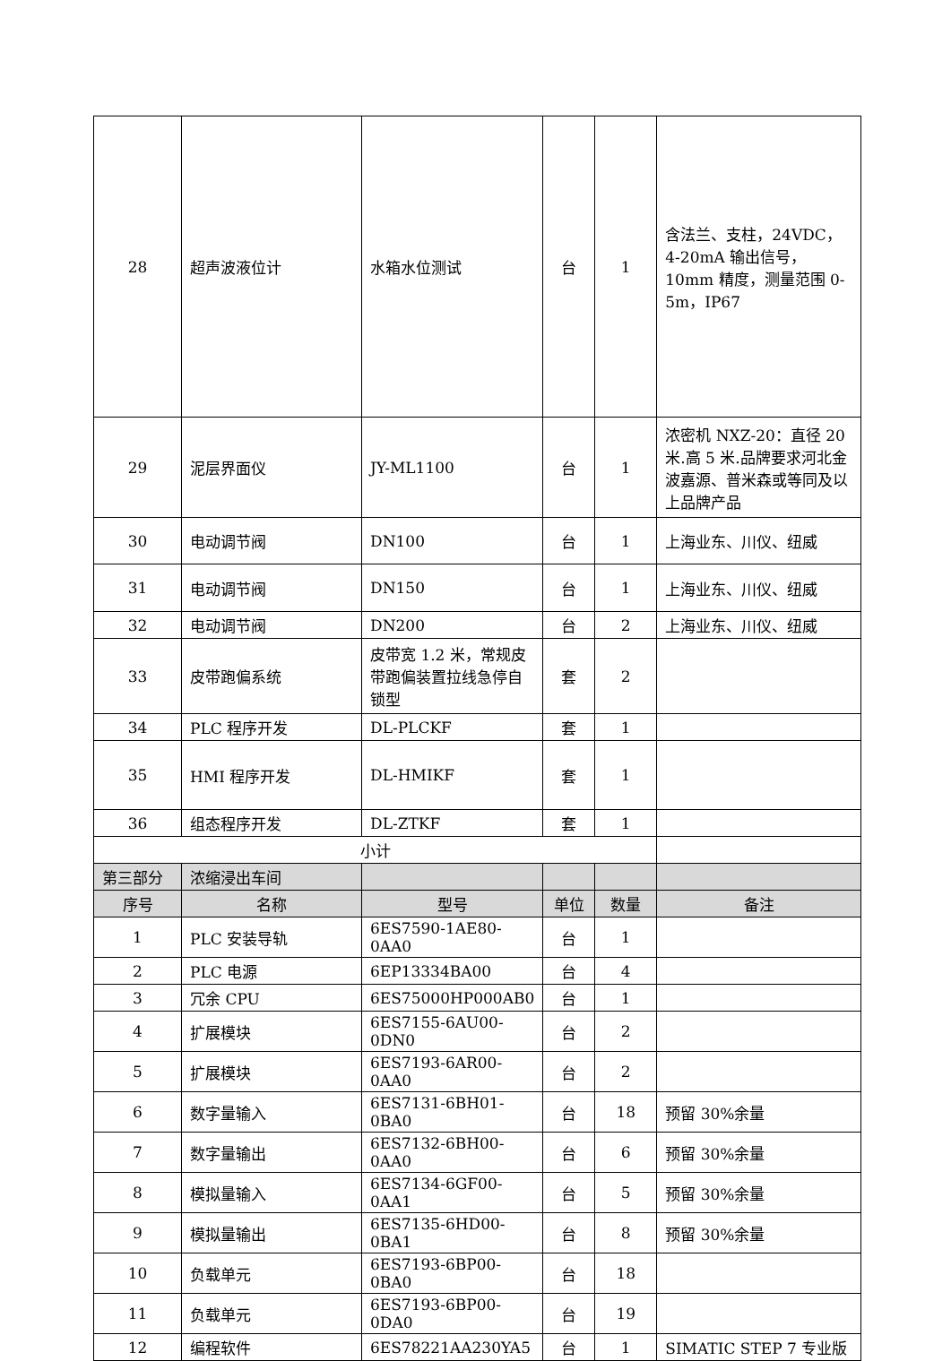| 28 | 超声波液位计 | 水箱水位测试 | 台 | 1 | 含法兰、支柱，24VDC，4-20mA 输出信号，10mm 精度，测量范围 0-5m，IP67 |
| 29 | 泥层界面仪 | JY-ML1100 | 台 | 1 | 浓密机 NXZ-20：直径 20 米.高 5 米.品牌要求河北金波嘉源、普米森或等同及以上品牌产品 |
| 30 | 电动调节阀 | DN100 | 台 | 1 | 上海业东、川仪、纽威 |
| 31 | 电动调节阀 | DN150 | 台 | 1 | 上海业东、川仪、纽威 |
| 32 | 电动调节阀 | DN200 | 台 | 2 | 上海业东、川仪、纽威 |
| 33 | 皮带跑偏系统 | 皮带宽 1.2 米，常规皮带跑偏装置拉线急停自锁型 | 套 | 2 | |
| 34 | PLC 程序开发 | DL-PLCKF | 套 | 1 | |
| 35 | HMI 程序开发 | DL-HMIKF | 套 | 1 | |
| 36 | 组态程序开发 | DL-ZTKF | 套 | 1 | |
| 小计 | | | | | |
| 第三部分 | 浓缩浸出车间 | | | | |
| 序号 | 名称 | 型号 | 单位 | 数量 | 备注 |
| 1 | PLC 安装导轨 | 6ES7590-1AE80-0AA0 | 台 | 1 | |
| 2 | PLC 电源 | 6EP13334BA00 | 台 | 4 | |
| 3 | 冗余 CPU | 6ES75000HP000AB0 | 台 | 1 | |
| 4 | 扩展模块 | 6ES7155-6AU00-0DN0 | 台 | 2 | |
| 5 | 扩展模块 | 6ES7193-6AR00-0AA0 | 台 | 2 | |
| 6 | 数字量输入 | 6ES7131-6BH01-0BA0 | 台 | 18 | 预留 30%余量 |
| 7 | 数字量输出 | 6ES7132-6BH00-0AA0 | 台 | 6 | 预留 30%余量 |
| 8 | 模拟量输入 | 6ES7134-6GF00-0AA1 | 台 | 5 | 预留 30%余量 |
| 9 | 模拟量输出 | 6ES7135-6HD00-0BA1 | 台 | 8 | 预留 30%余量 |
| 10 | 负载单元 | 6ES7193-6BP00-0BA0 | 台 | 18 | |
| 11 | 负载单元 | 6ES7193-6BP00-0DA0 | 台 | 19 | |
| 12 | 编程软件 | 6ES78221AA230YA5 | 台 | 1 | SIMATIC STEP 7 专业版 |